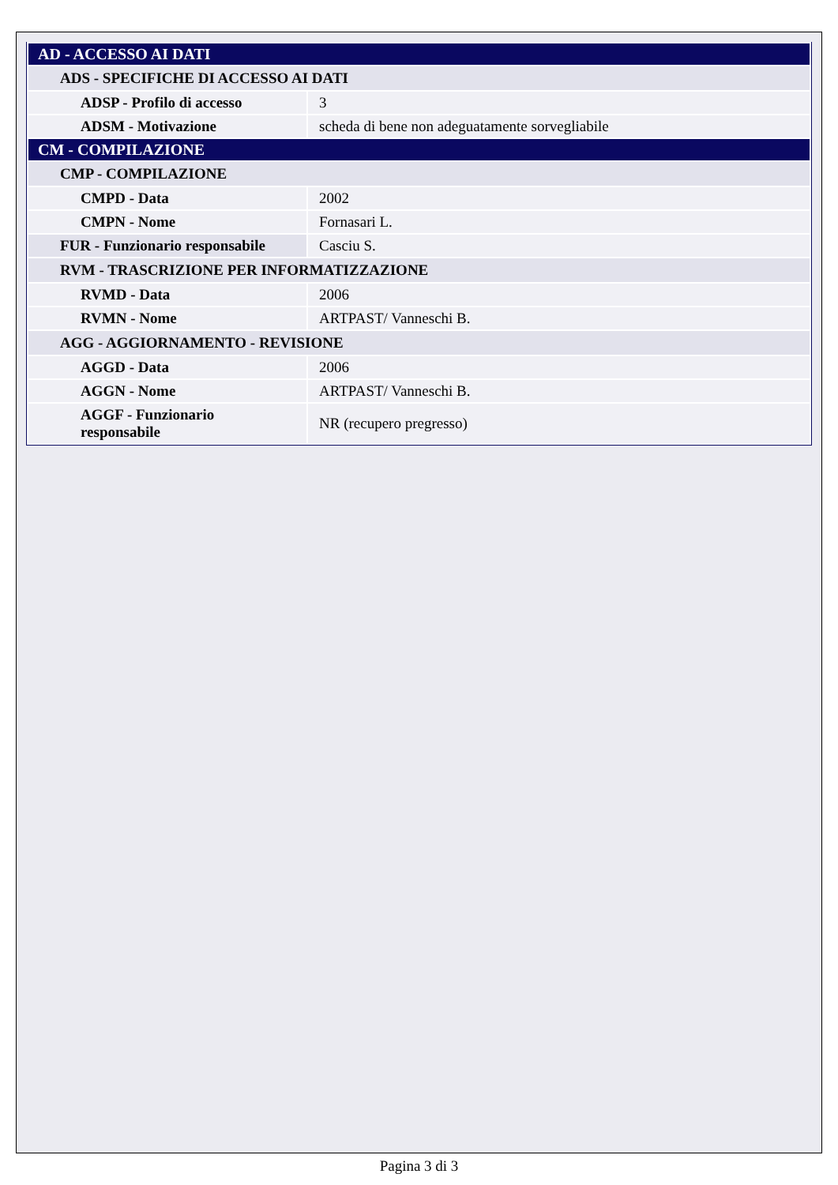| AD - ACCESSO AI DATI | |
| ADS - SPECIFICHE DI ACCESSO AI DATI | |
| ADSP - Profilo di accesso | 3 |
| ADSM - Motivazione | scheda di bene non adeguatamente sorvegliabile |
| CM - COMPILAZIONE | |
| CMP - COMPILAZIONE | |
| CMPD - Data | 2002 |
| CMPN - Nome | Fornasari L. |
| FUR - Funzionario responsabile | Casciu S. |
| RVM - TRASCRIZIONE PER INFORMATIZZAZIONE | |
| RVMD - Data | 2006 |
| RVMN - Nome | ARTPAST/ Vanneschi B. |
| AGG - AGGIORNAMENTO - REVISIONE | |
| AGGD - Data | 2006 |
| AGGN - Nome | ARTPAST/ Vanneschi B. |
| AGGF - Funzionario responsabile | NR (recupero pregresso) |
Pagina 3 di 3